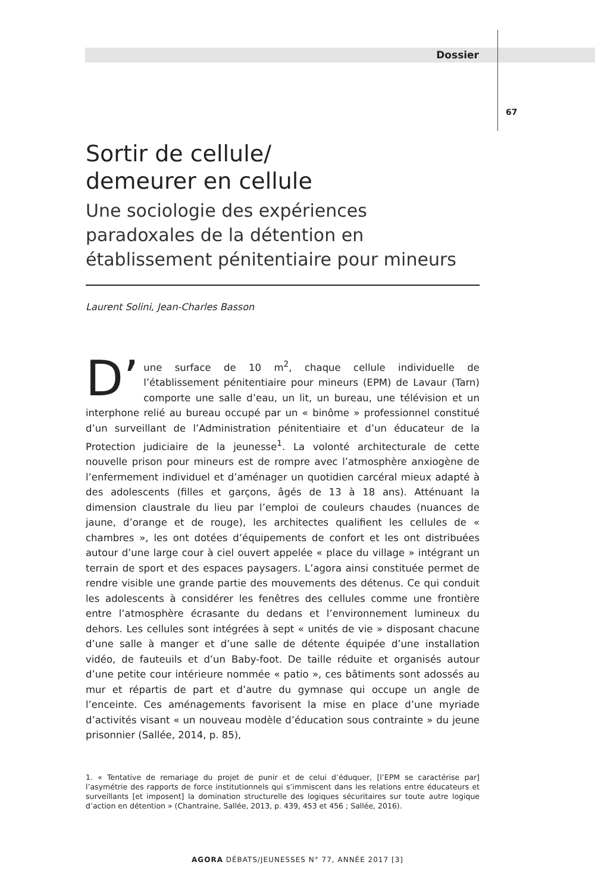Dossier
67
Sortir de cellule/
demeurer en cellule
Une sociologie des expériences paradoxales de la détention en établissement pénitentiaire pour mineurs
Laurent Solini, Jean-Charles Basson
D’ une surface de 10 m<sup>2</sup>, chaque cellule individuelle de l’établissement pénitentiaire pour mineurs (EPM) de Lavaur (Tarn) comporte une salle d’eau, un lit, un bureau, une télévision et un interphone relié au bureau occupé par un « binôme » professionnel constitué d’un surveillant de l’Administration pénitentiaire et d’un éducateur de la Protection judiciaire de la jeunesse<sup>1</sup>. La volonté architecturale de cette nouvelle prison pour mineurs est de rompre avec l’atmosphère anxiogène de l’enfermement individuel et d’aménager un quotidien carcéral mieux adapté à des adolescents (filles et garçons, âgés de 13 à 18 ans). Atténuant la dimension claustrale du lieu par l’emploi de couleurs chaudes (nuances de jaune, d’orange et de rouge), les architectes qualifient les cellules de « chambres », les ont dotées d’équipements de confort et les ont distribuées autour d’une large cour à ciel ouvert appelée « place du village » intégrant un terrain de sport et des espaces paysagers. L’agora ainsi constituée permet de rendre visible une grande partie des mouvements des détenus. Ce qui conduit les adolescents à considérer les fenêtres des cellules comme une frontière entre l’atmosphère écrasante du dedans et l’environnement lumineux du dehors. Les cellules sont intégrées à sept « unités de vie » disposant chacune d’une salle à manger et d’une salle de détente équipée d’une installation vidéo, de fauteuils et d’un Baby-foot. De taille réduite et organisés autour d’une petite cour intérieure nommée « patio », ces bâtiments sont adossés au mur et répartis de part et d’autre du gymnase qui occupe un angle de l’enceinte. Ces aménagements favorisent la mise en place d’une myriade d’activités visant « un nouveau modèle d’éducation sous contrainte » du jeune prisonnier (Sallée, 2014, p. 85),
1. « Tentative de remariage du projet de punir et de celui d’éduquer, [l’EPM se caractérise par] l’asymétrie des rapports de force institutionnels qui s’immiscent dans les relations entre éducateurs et surveillants [et imposent] la domination structurelle des logiques sécuritaires sur toute autre logique d’action en détention » (Chantraine, Sallée, 2013, p. 439, 453 et 456 ; Sallée, 2016).
AGORA DÉBATS/JEUNESSES N° 77, ANNÉE 2017 [3]